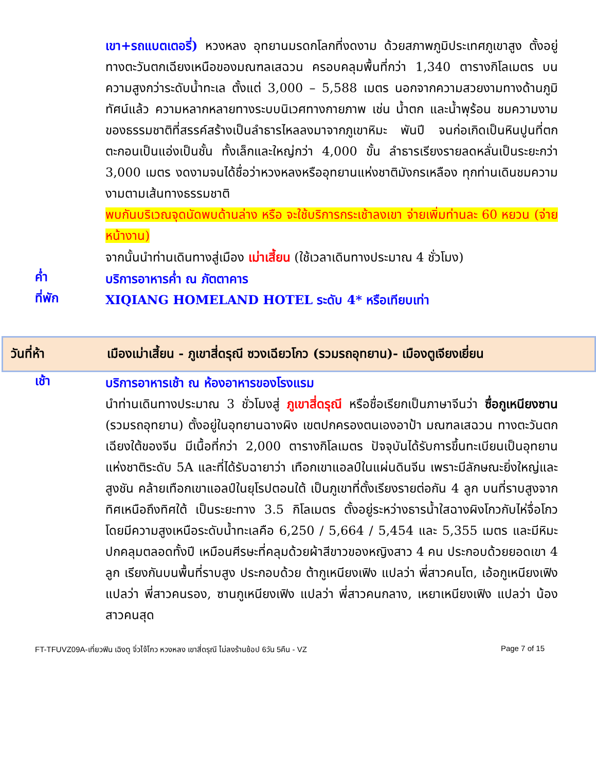เขา+รถแบตเตอรี่) หวงหลง อุทยานมรดกโลกที่งดงาม ด้วยสภาพภูมิประเทศภูเขาสูง ตั้งอยู่ทางตะวันตกเฉียงเหนือของมณฑลเสฉวน ครอบคลุมพื้นที่กว่า 1,340 ตารางกิโลเมตร บนความสูงกว่าระดับน้ำทะเล ตั้งแต่ 3,000 – 5,588 เมตร นอกจากความสวยงามทางด้านภูมิทัศน์แล้ว ความหลากหลายทางระบบนิเวศทางกายภาพ เช่น น้ำตก และน้ำพุร้อน ชมความงามของธรรมชาติที่สรรค์สร้างเป็นลำธารไหลลงมาจากภูเขาหิมะ พันปี จนก่อเกิดเป็นหินปูนที่ตกตะกอนเป็นแอ่งเป็นชั้น ทั้งเล็กและใหญ่กว่า 4,000 ขั้น ลำธารเรียงรายลดหลั่นเป็นระยะกว่า 3,000 เมตร งดงามจนได้ชื่อว่าหวงหลงหรืออุทยานแห่งชาติมังกรเหลือง ทุกท่านเดินชมความงามตามเส้นทางธรรมชาติ
พบกันบริเวณจุดนัดพบด้านล่าง หรือ จะใช้บริการกระเช้าลงเขา จ่ายเพิ่มท่านละ 60 หยวน (จ่ายหน้างาน)
จากนั้นนำท่านเดินทางสู่เมือง เม่าเสี้ยน (ใช้เวลาเดินทางประมาณ 4 ชั่วโมง)
ค่ำ
บริการอาหารค่ำ ณ ภัตตาคาร
ที่พัก
XIQIANG HOMELAND HOTEL ระดับ 4* หรือเทียบเท่า
วันที่ห้า เมืองเม่าเสี้ยน - ภูเขาสี่ดรุณี ซวงเฉียวโกว (รวมรถอุทยาน)- เมืองตูเจียงเยี่ยน
เช้า
บริการอาหารเช้า ณ ห้องอาหารของโรงแรม
นำท่านเดินทางประมาณ 3 ชั่วโมงสู่ ภูเขาสี่ดรุณี หรือชื่อเรียกเป็นภาษาจีนว่า ซื่อกูเหนียงซาน (รวมรถอุทยาน) ตั้งอยู่ในอุทยานฉางผิง เขตปกครองตนเองอาป้า มณฑลเสฉวน ทางตะวันตกเฉียงใต้ของจีน มีเนื้อที่กว่า 2,000 ตารางกิโลเมตร ปัจจุบันได้รับการขึ้นทะเบียนเป็นอุทยานแห่งชาติระดับ 5A และที่ได้รับฉายาว่า เทือกเขาแอลป์ในแผ่นดินจีน เพราะมีลักษณะยิ่งใหญ่และสูงชัน คล้ายเทือกเขาแอลป์ในยุโรปตอนใต้ เป็นภูเขาที่ตั้งเรียงรายต่อกัน 4 ลูก บนที่ราบสูงจากทิศเหนือถึงทิศใต้ เป็นระยะทาง 3.5 กิโลเมตร ตั้งอยู่ระหว่างธารน้ำใสฉางผิงโกวกับไห่จื่อโกว โดยมีความสูงเหนือระดับน้ำทะเลคือ 6,250 / 5,664 / 5,454 และ 5,355 เมตร และมีหิมะปกคลุมตลอดทั้งปี เหมือนศีรษะที่คลุมด้วยผ้าสีขาวของหญิงสาว 4 คน ประกอบด้วยยอดเขา 4 ลูก เรียงกันบนพื้นที่ราบสูง ประกอบด้วย ต้ากูเหนียงเฟิง แปลว่า พี่สาวคนโต, เอ้อกูเหนียงเฟิง แปลว่า พี่สาวคนรอง, ซานกูเหนียงเฟิง แปลว่า พี่สาวคนกลาง, เหยาเหนียงเฟิง แปลว่า น้องสาวคนสุด
FT-TFUVZ09A-เที่ยวฟิน เฉิงตู จิ่วไจ้โกว หวงหลง เขาสี่ดรุณี ไม่ลงร้านช้อป 6วัน 5คืน - VZ Page 7 of 15